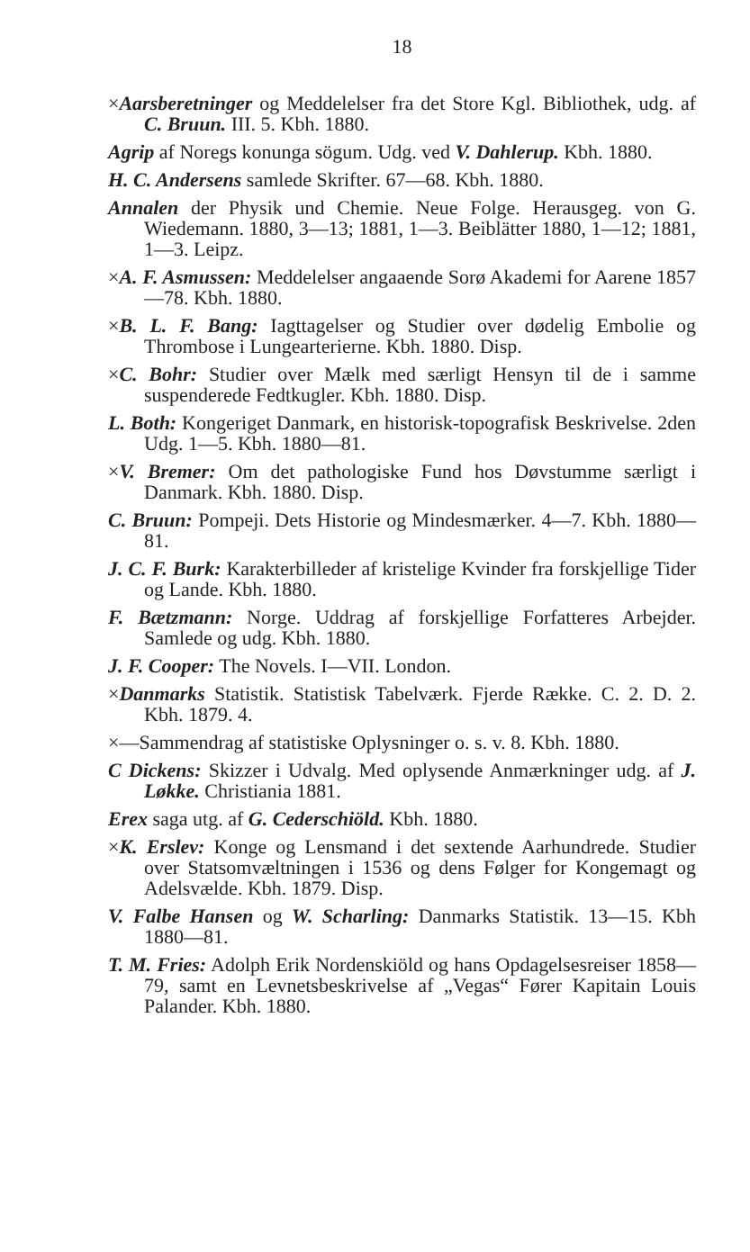18
×Aarsberetninger og Meddelelser fra det Store Kgl. Bibliothek, udg. af C. Bruun. III. 5. Kbh. 1880.
Agrip af Noregs konunga sögum. Udg. ved V. Dahlerup. Kbh. 1880.
H. C. Andersens samlede Skrifter. 67—68. Kbh. 1880.
Annalen der Physik und Chemie. Neue Folge. Herausgeg. von G. Wiedemann. 1880, 3—13; 1881, 1—3. Beiblätter 1880, 1—12; 1881, 1—3. Leipz.
×A. F. Asmussen: Meddelelser angaaende Sorø Akademi for Aarene 1857—78. Kbh. 1880.
×B. L. F. Bang: Iagttagelser og Studier over dødelig Embolie og Thrombose i Lungearterierne. Kbh. 1880. Disp.
×C. Bohr: Studier over Mælk med særligt Hensyn til de i samme suspenderede Fedtkugler. Kbh. 1880. Disp.
L. Both: Kongeriget Danmark, en historisk-topografisk Beskrivelse. 2den Udg. 1—5. Kbh. 1880—81.
×V. Bremer: Om det pathologiske Fund hos Døvstumme særligt i Danmark. Kbh. 1880. Disp.
C. Bruun: Pompeji. Dets Historie og Mindesmærker. 4—7. Kbh. 1880—81.
J. C. F. Burk: Karakterbilleder af kristelige Kvinder fra forskjellige Tider og Lande. Kbh. 1880.
F. Bætzmann: Norge. Uddrag af forskjellige Forfatteres Arbejder. Samlede og udg. Kbh. 1880.
J. F. Cooper: The Novels. I—VII. London.
×Danmarks Statistik. Statistisk Tabelværk. Fjerde Række. C. 2. D. 2. Kbh. 1879. 4.
×—Sammendrag af statistiske Oplysninger o. s. v. 8. Kbh. 1880.
C Dickens: Skizzer i Udvalg. Med oplysende Anmærkninger udg. af J. Løkke. Christiania 1881.
Erex saga utg. af G. Cederschiöld. Kbh. 1880.
×K. Erslev: Konge og Lensmand i det sextende Aarhundrede. Studier over Statsomvæltningen i 1536 og dens Følger for Kongemagt og Adelsvælde. Kbh. 1879. Disp.
V. Falbe Hansen og W. Scharling: Danmarks Statistik. 13—15. Kbh 1880—81.
T. M. Fries: Adolph Erik Nordenskiöld og hans Opdagelsesreiser 1858—79, samt en Levnetsbeskrivelse af „Vegas“ Fører Kapitain Louis Palander. Kbh. 1880.